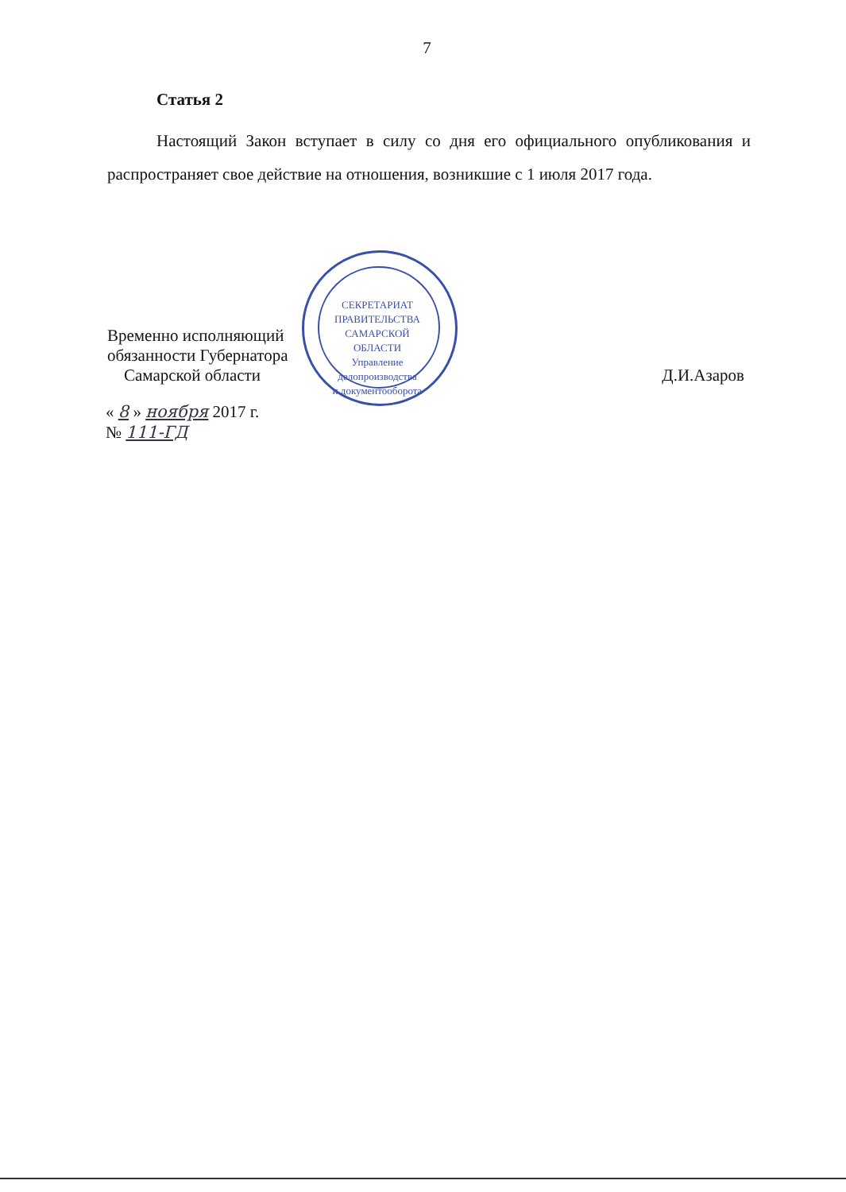7
Статья 2
Настоящий Закон вступает в силу со дня его официального опубликования и распространяет свое действие на отношения, возникшие с 1 июля 2017 года.
Временно исполняющий
обязанности Губернатора
Самарской области
Д.И.Азаров
« 8 » ноября 2017 г.
№ 111-ГД
СЕКРЕТАРИАТ ПРАВИТЕЛЬСТВА САМАРСКОЙ ОБЛАСТИ
Управление
делопроизводства
и документооборота